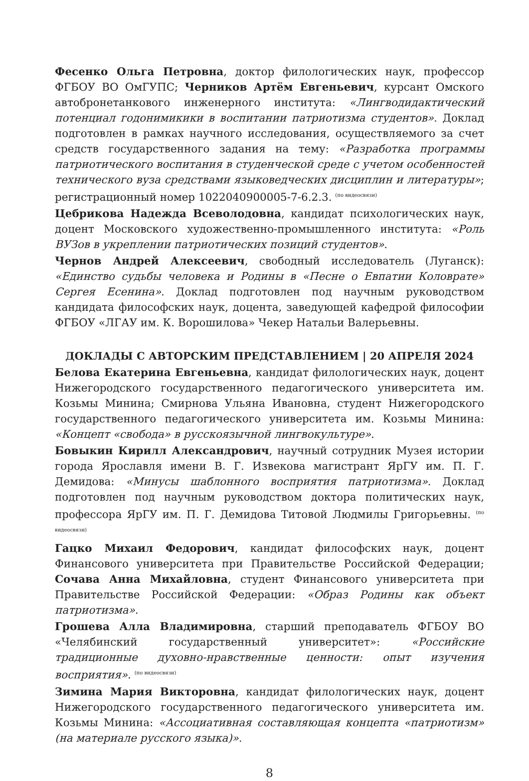Фесенко Ольга Петровна, доктор филологических наук, профессор ФГБОУ ВО ОмГУПС; Черников Артём Евгеньевич, курсант Омского автобронетанкового инженерного института: «Лингводидактический потенциал годонимикики в воспитании патриотизма студентов». Доклад подготовлен в рамках научного исследования, осуществляемого за счет средств государственного задания на тему: «Разработка программы патриотического воспитания в студенческой среде с учетом особенностей технического вуза средствами языковедческих дисциплин и литературы»; регистрационный номер 1022040900005-7-6.2.3. <sup>(по видеосвязи)</sup>
Цебрикова Надежда Всеволодовна, кандидат психологических наук, доцент Московского художественно-промышленного института: «Роль ВУЗов в укреплении патриотических позиций студентов».
Чернов Андрей Алексеевич, свободный исследователь (Луганск): «Единство судьбы человека и Родины в «Песне о Евпатии Коловрате» Сергея Есенина». Доклад подготовлен под научным руководством кандидата философских наук, доцента, заведующей кафедрой философии ФГБОУ «ЛГАУ им. К. Ворошилова» Чекер Натальи Валерьевны.
ДОКЛАДЫ С АВТОРСКИМ ПРЕДСТАВЛЕНИЕМ | 20 АПРЕЛЯ 2024
Белова Екатерина Евгеньевна, кандидат филологических наук, доцент Нижегородского государственного педагогического университета им. Козьмы Минина; Смирнова Ульяна Ивановна, студент Нижегородского государственного педагогического университета им. Козьмы Минина: «Концепт «свобода» в русскоязычной лингвокультуре».
Бовыкин Кирилл Александрович, научный сотрудник Музея истории города Ярославля имени В. Г. Извекова магистрант ЯрГУ им. П. Г. Демидова: «Минусы шаблонного восприятия патриотизма». Доклад подготовлен под научным руководством доктора политических наук, профессора ЯрГУ им. П. Г. Демидова Титовой Людмилы Григорьевны. <sup>(по видеосвязи)</sup>
Гацко Михаил Федорович, кандидат философских наук, доцент Финансового университета при Правительстве Российской Федерации; Сочава Анна Михайловна, студент Финансового университета при Правительстве Российской Федерации: «Образ Родины как объект патриотизма».
Грошева Алла Владимировна, старший преподаватель ФГБОУ ВО «Челябинский государственный университет»: «Российские традиционные духовно-нравственные ценности: опыт изучения восприятия». <sup>(по видеосвязи)</sup>
Зимина Мария Викторовна, кандидат филологических наук, доцент Нижегородского государственного педагогического университета им. Козьмы Минина: «Ассоциативная составляющая концепта «патриотизм» (на материале русского языка)».
8